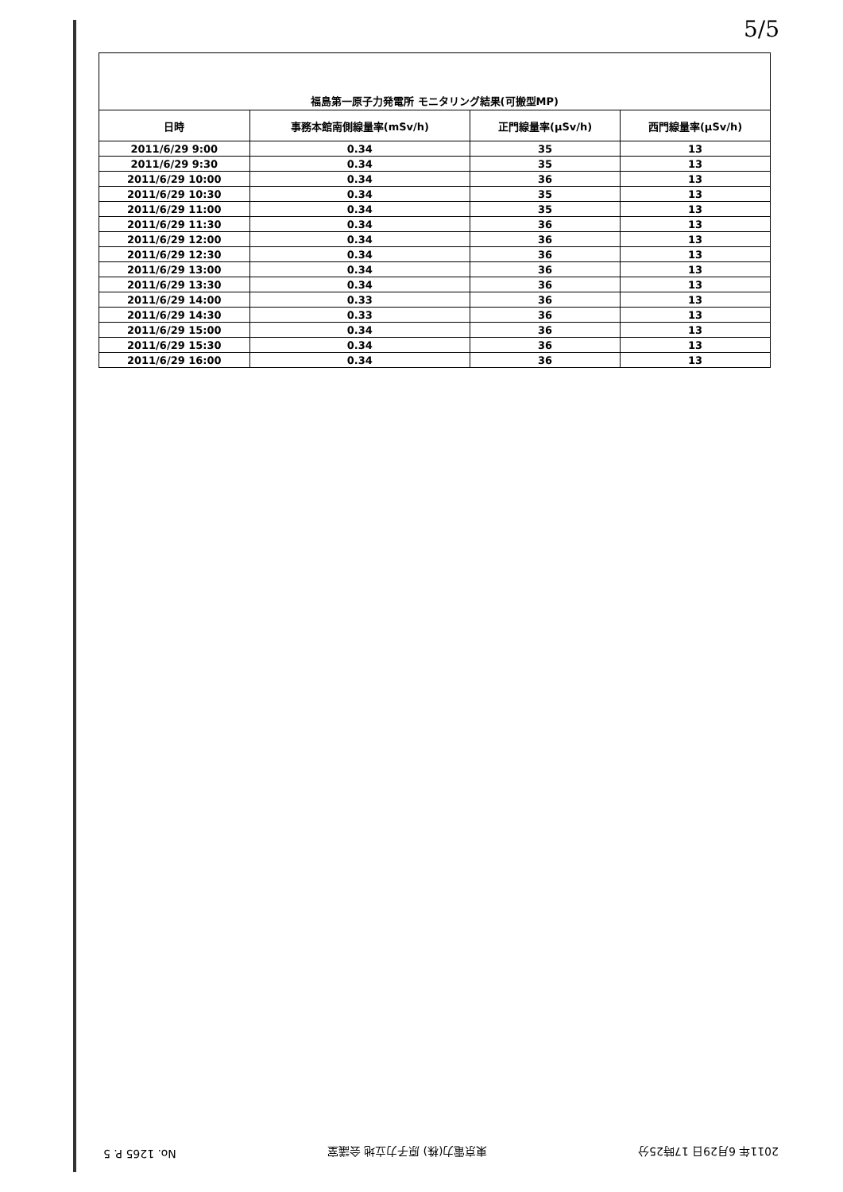5/5
福島第一原子力発電所 モニタリング結果(可搬型MP)
| 日時 | 事務本館南側線量率(mSv/h) | 正門線量率(μSv/h) | 西門線量率(μSv/h) |
| --- | --- | --- | --- |
| 2011/6/29 9:00 | 0.34 | 35 | 13 |
| 2011/6/29 9:30 | 0.34 | 35 | 13 |
| 2011/6/29 10:00 | 0.34 | 36 | 13 |
| 2011/6/29 10:30 | 0.34 | 35 | 13 |
| 2011/6/29 11:00 | 0.34 | 35 | 13 |
| 2011/6/29 11:30 | 0.34 | 36 | 13 |
| 2011/6/29 12:00 | 0.34 | 36 | 13 |
| 2011/6/29 12:30 | 0.34 | 36 | 13 |
| 2011/6/29 13:00 | 0.34 | 36 | 13 |
| 2011/6/29 13:30 | 0.34 | 36 | 13 |
| 2011/6/29 14:00 | 0.33 | 36 | 13 |
| 2011/6/29 14:30 | 0.33 | 36 | 13 |
| 2011/6/29 15:00 | 0.34 | 36 | 13 |
| 2011/6/29 15:30 | 0.34 | 36 | 13 |
| 2011/6/29 16:00 | 0.34 | 36 | 13 |
2011年 6月29日 17時25分 東京電力(株) 原子力立地 会議室 No. 1265 P. 5